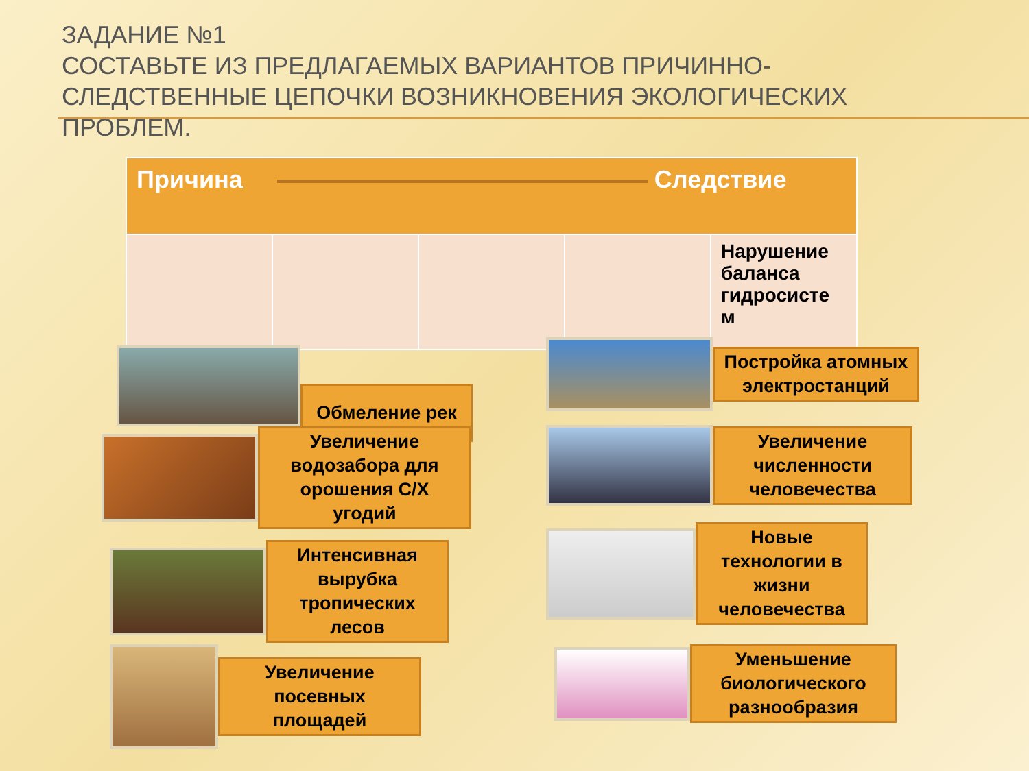ЗАДАНИЕ №1
СОСТАВЬТЕ ИЗ ПРЕДЛАГАЕМЫХ ВАРИАНТОВ ПРИЧИННО-СЛЕДСТВЕННЫЕ ЦЕПОЧКИ ВОЗНИКНОВЕНИЯ ЭКОЛОГИЧЕСКИХ ПРОБЛЕМ.
| Причина Следствие | | | | |
| --- | --- | --- | --- | --- |
| | | | | Нарушение баланса гидросисте м |
Обмеление рек
Увеличение водозабора для орошения С/Х угодий
Интенсивная вырубка тропических лесов
Увеличение посевных площадей
Постройка атомных электростанций
Увеличение численности человечества
Новые технологии в жизни человечества
Уменьшение биологического разнообразия